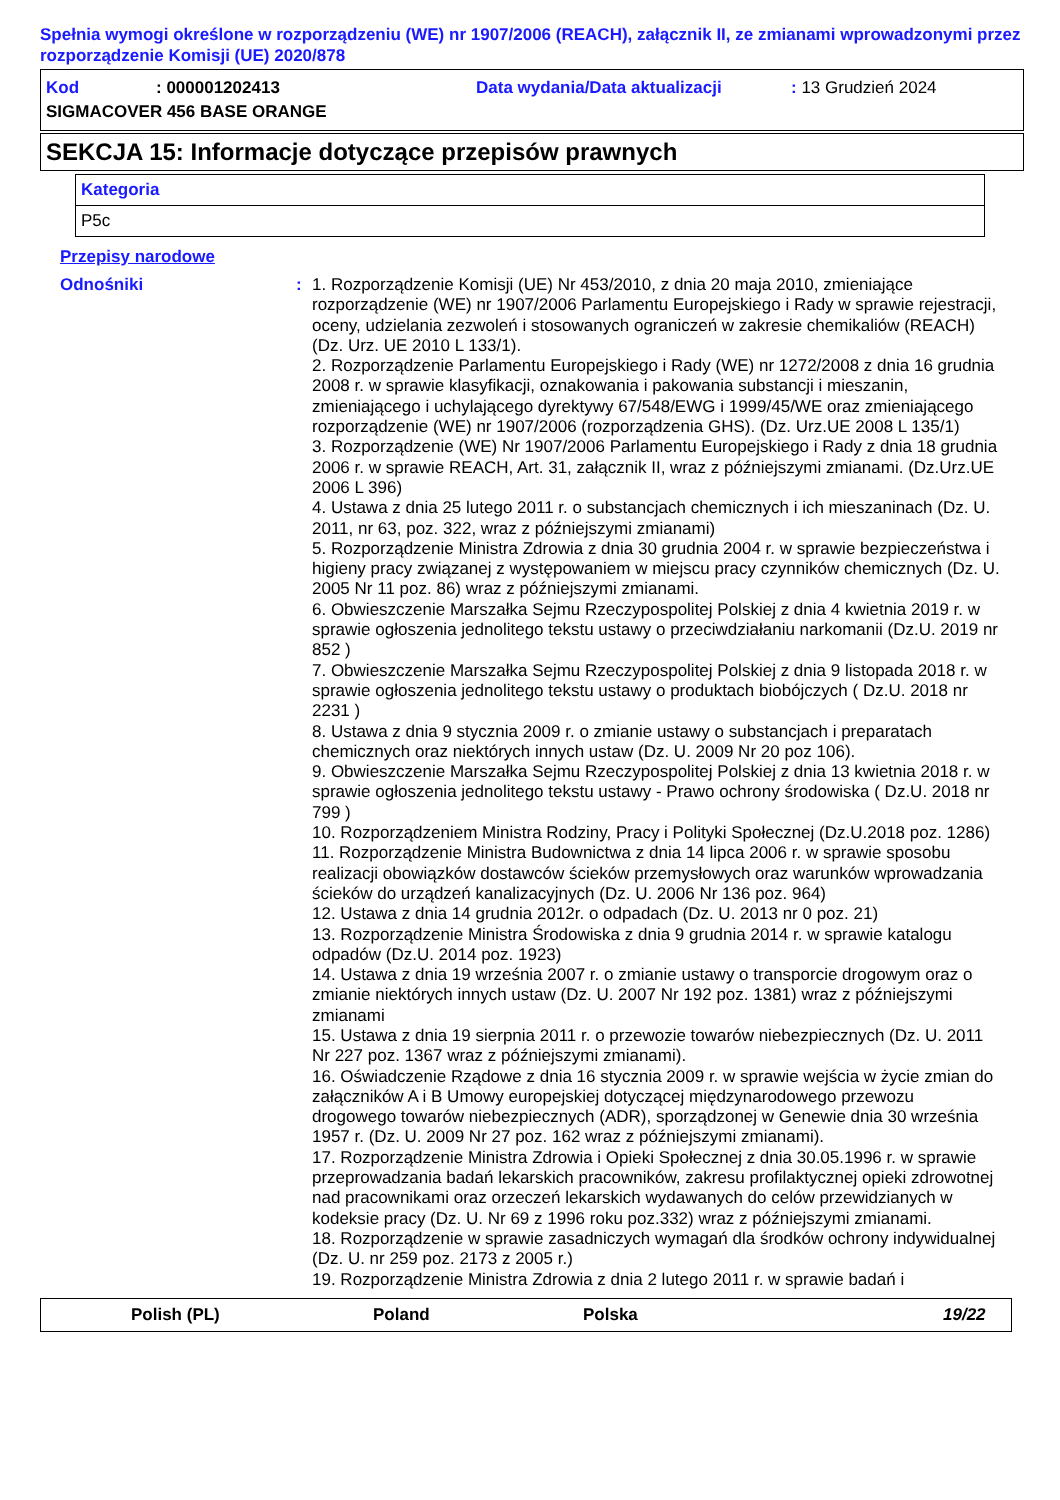Spełnia wymogi określone w rozporządzeniu (WE) nr 1907/2006 (REACH), załącznik II, ze zmianami wprowadzonymi przez rozporządzenie Komisji (UE) 2020/878
Kod: 000001202413 Data wydania/Data aktualizacji: 13 Grudzień 2024
SIGMACOVER 456 BASE ORANGE
SEKCJA 15: Informacje dotyczące przepisów prawnych
| Kategoria |
| P5c |
Przepisy narodowe
Odnośniki : 1. Rozporządzenie Komisji (UE) Nr 453/2010, z dnia 20 maja 2010, zmieniające rozporządzenie (WE) nr 1907/2006 Parlamentu Europejskiego i Rady w sprawie rejestracji, oceny, udzielania zezwoleń i stosowanych ograniczeń w zakresie chemikaliów (REACH) (Dz. Urz. UE 2010 L 133/1).
2. Rozporządzenie Parlamentu Europejskiego i Rady (WE) nr 1272/2008 z dnia 16 grudnia 2008 r. w sprawie klasyfikacji, oznakowania i pakowania substancji i mieszanin, zmieniającego i uchylającego dyrektywy 67/548/EWG i 1999/45/WE oraz zmieniającego rozporządzenie (WE) nr 1907/2006 (rozporządzenia GHS). (Dz. Urz.UE 2008 L 135/1)
3. Rozporządzenie (WE) Nr 1907/2006 Parlamentu Europejskiego i Rady z dnia 18 grudnia 2006 r. w sprawie REACH, Art. 31, załącznik II, wraz z późniejszymi zmianami. (Dz.Urz.UE 2006 L 396)
4. Ustawa z dnia 25 lutego 2011 r. o substancjach chemicznych i ich mieszaninach (Dz. U. 2011, nr 63, poz. 322, wraz z późniejszymi zmianami)
5. Rozporządzenie Ministra Zdrowia z dnia 30 grudnia 2004 r. w sprawie bezpieczeństwa i higieny pracy związanej z występowaniem w miejscu pracy czynników chemicznych (Dz. U. 2005 Nr 11 poz. 86) wraz z późniejszymi zmianami.
6. Obwieszczenie Marszałka Sejmu Rzeczypospolitej Polskiej z dnia 4 kwietnia 2019 r. w sprawie ogłoszenia jednolitego tekstu ustawy o przeciwdziałaniu narkomanii (Dz.U. 2019 nr 852 )
7. Obwieszczenie Marszałka Sejmu Rzeczypospolitej Polskiej z dnia 9 listopada 2018 r. w sprawie ogłoszenia jednolitego tekstu ustawy o produktach biobójczych ( Dz.U. 2018 nr 2231 )
8. Ustawa z dnia 9 stycznia 2009 r. o zmianie ustawy o substancjach i preparatach chemicznych oraz niektórych innych ustaw (Dz. U. 2009 Nr 20 poz 106).
9. Obwieszczenie Marszałka Sejmu Rzeczypospolitej Polskiej z dnia 13 kwietnia 2018 r. w sprawie ogłoszenia jednolitego tekstu ustawy - Prawo ochrony środowiska ( Dz.U. 2018 nr 799 )
10. Rozporządzeniem Ministra Rodziny, Pracy i Polityki Społecznej (Dz.U.2018 poz. 1286)
11. Rozporządzenie Ministra Budownictwa z dnia 14 lipca 2006 r. w sprawie sposobu realizacji obowiązków dostawców ścieków przemysłowych oraz warunków wprowadzania ścieków do urządzeń kanalizacyjnych (Dz. U. 2006 Nr 136 poz. 964)
12. Ustawa z dnia 14 grudnia 2012r. o odpadach (Dz. U. 2013 nr 0 poz. 21)
13. Rozporządzenie Ministra Środowiska z dnia 9 grudnia 2014 r. w sprawie katalogu odpadów (Dz.U. 2014 poz. 1923)
14. Ustawa z dnia 19 września 2007 r. o zmianie ustawy o transporcie drogowym oraz o zmianie niektórych innych ustaw (Dz. U. 2007 Nr 192 poz. 1381) wraz z późniejszymi zmianami
15. Ustawa z dnia 19 sierpnia 2011 r. o przewozie towarów niebezpiecznych (Dz. U. 2011 Nr 227 poz. 1367 wraz z późniejszymi zmianami).
16. Oświadczenie Rządowe z dnia 16 stycznia 2009 r. w sprawie wejścia w życie zmian do załączników A i B Umowy europejskiej dotyczącej międzynarodowego przewozu drogowego towarów niebezpiecznych (ADR), sporządzonej w Genewie dnia 30 września 1957 r. (Dz. U. 2009 Nr 27 poz. 162 wraz z późniejszymi zmianami).
17. Rozporządzenie Ministra Zdrowia i Opieki Społecznej z dnia 30.05.1996 r. w sprawie przeprowadzania badań lekarskich pracowników, zakresu profilaktycznej opieki zdrowotnej nad pracownikami oraz orzeczeń lekarskich wydawanych do celów przewidzianych w kodeksie pracy (Dz. U. Nr 69 z 1996 roku poz.332) wraz z późniejszymi zmianami.
18. Rozporządzenie w sprawie zasadniczych wymagań dla środków ochrony indywidualnej (Dz. U. nr 259 poz. 2173 z 2005 r.)
19. Rozporządzenie Ministra Zdrowia z dnia 2 lutego 2011 r. w sprawie badań i
Polish (PL) Poland Polska 19/22